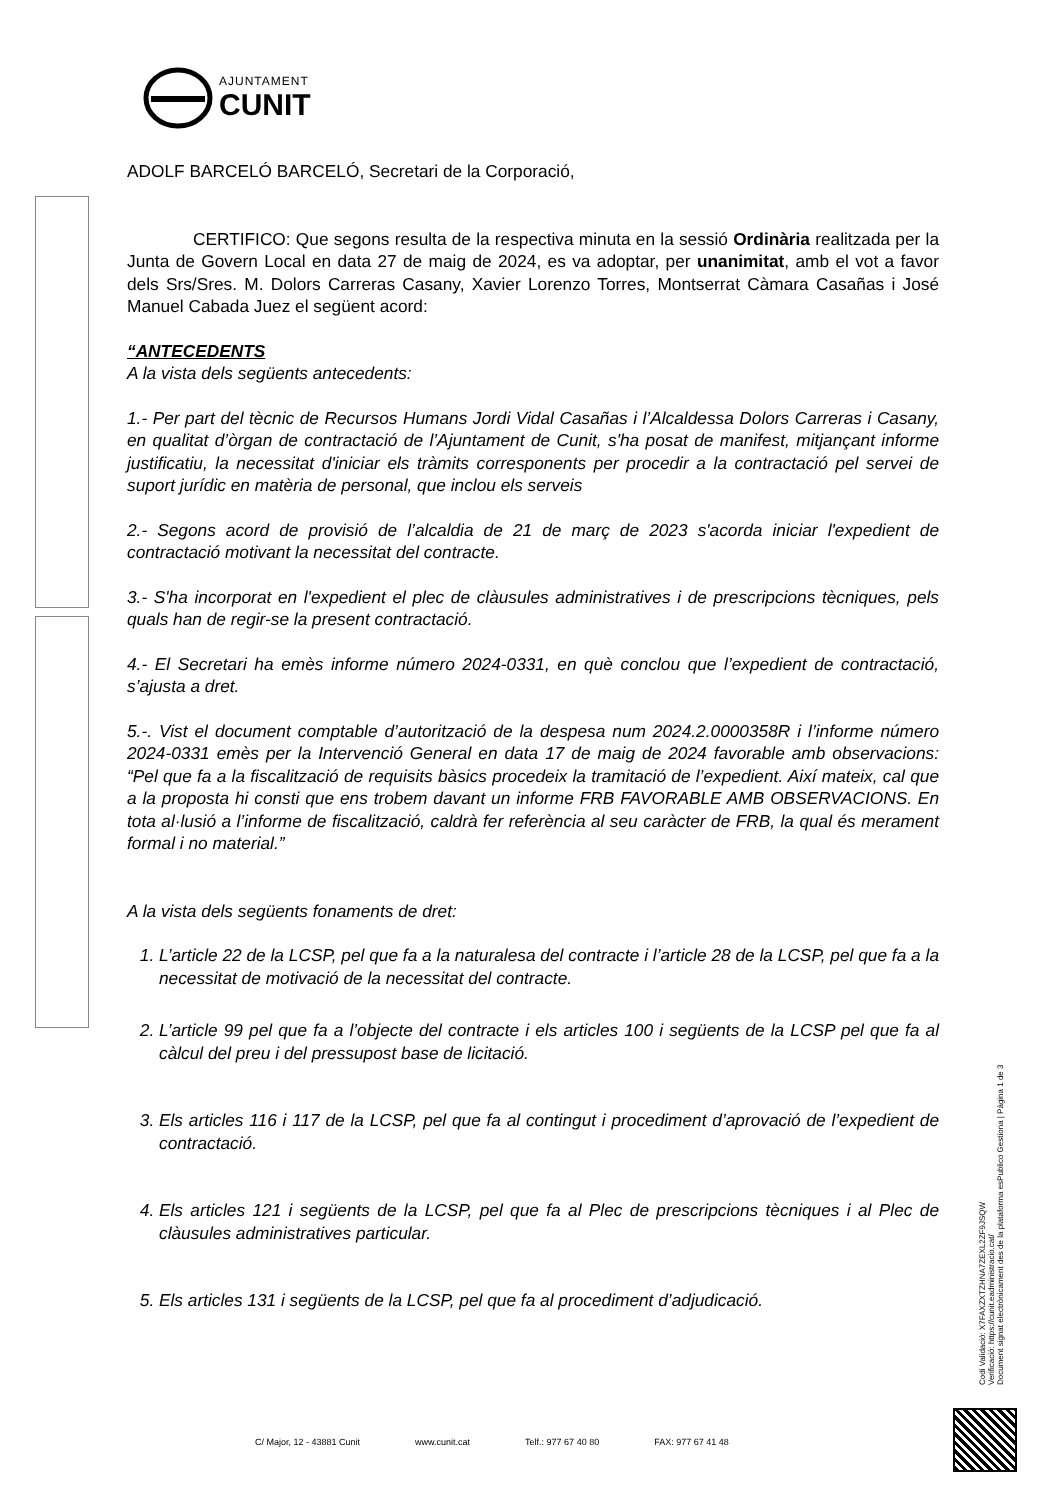AJUNTAMENT
CUNIT
ADOLF BARCELÓ BARCELÓ, Secretari de la Corporació,
CERTIFICO: Que segons resulta de la respectiva minuta en la sessió Ordinària realitzada per la Junta de Govern Local en data 27 de maig de 2024, es va adoptar, per unanimitat, amb el vot a favor dels Srs/Sres. M. Dolors Carreras Casany, Xavier Lorenzo Torres, Montserrat Càmara Casañas i José Manuel Cabada Juez el següent acord:
“ANTECEDENTS
A la vista dels següents antecedents:
1.- Per part del tècnic de Recursos Humans Jordi Vidal Casañas i l’Alcaldessa Dolors Carreras i Casany, en qualitat d’òrgan de contractació de l’Ajuntament de Cunit, s'ha posat de manifest, mitjançant informe justificatiu, la necessitat d'iniciar els tràmits corresponents per procedir a la contractació pel servei de suport jurídic en matèria de personal, que inclou els serveis
2.- Segons acord de provisió de l’alcaldia de 21 de març de 2023 s'acorda iniciar l'expedient de contractació motivant la necessitat del contracte.
3.- S'ha incorporat en l'expedient el plec de clàusules administratives i de prescripcions tècniques, pels quals han de regir-se la present contractació.
4.- El Secretari ha emès informe número 2024-0331, en què conclou que l’expedient de contractació, s’ajusta a dret.
5.-. Vist el document comptable d’autorització de la despesa num 2024.2.0000358R i l’informe número 2024-0331 emès per la Intervenció General en data 17 de maig de 2024 favorable amb observacions: “Pel que fa a la fiscalització de requisits bàsics procedeix la tramitació de l’expedient. Així mateix, cal que a la proposta hi consti que ens trobem davant un informe FRB FAVORABLE AMB OBSERVACIONS. En tota al·lusió a l’informe de fiscalització, caldrà fer referència al seu caràcter de FRB, la qual és merament formal i no material.”
A la vista dels següents fonaments de dret:
1. L’article 22 de la LCSP, pel que fa a la naturalesa del contracte i l’article 28 de la LCSP, pel que fa a la necessitat de motivació de la necessitat del contracte.
2. L’article 99 pel que fa a l’objecte del contracte i els articles 100 i següents de la LCSP pel que fa al càlcul del preu i del pressupost base de licitació.
3. Els articles 116 i 117 de la LCSP, pel que fa al contingut i procediment d’aprovació de l’expedient de contractació.
4. Els articles 121 i següents de la LCSP, pel que fa al Plec de prescripcions tècniques i al Plec de clàusules administratives particular.
5. Els articles 131 i següents de la LCSP, pel que fa al procediment d’adjudicació.
Codi Validació: X7FAXZXTZHNA7ZEXL2ZF9JSQW
Verificació: https://cunit.eadministracio.cat/
Document signat electrònicament des de la plataforma esPublico Gestiona | Pàgina 1 de 3
C/ Major, 12 - 43881 Cunit www.cunit.cat Telf.: 977 67 40 80 FAX: 977 67 41 48